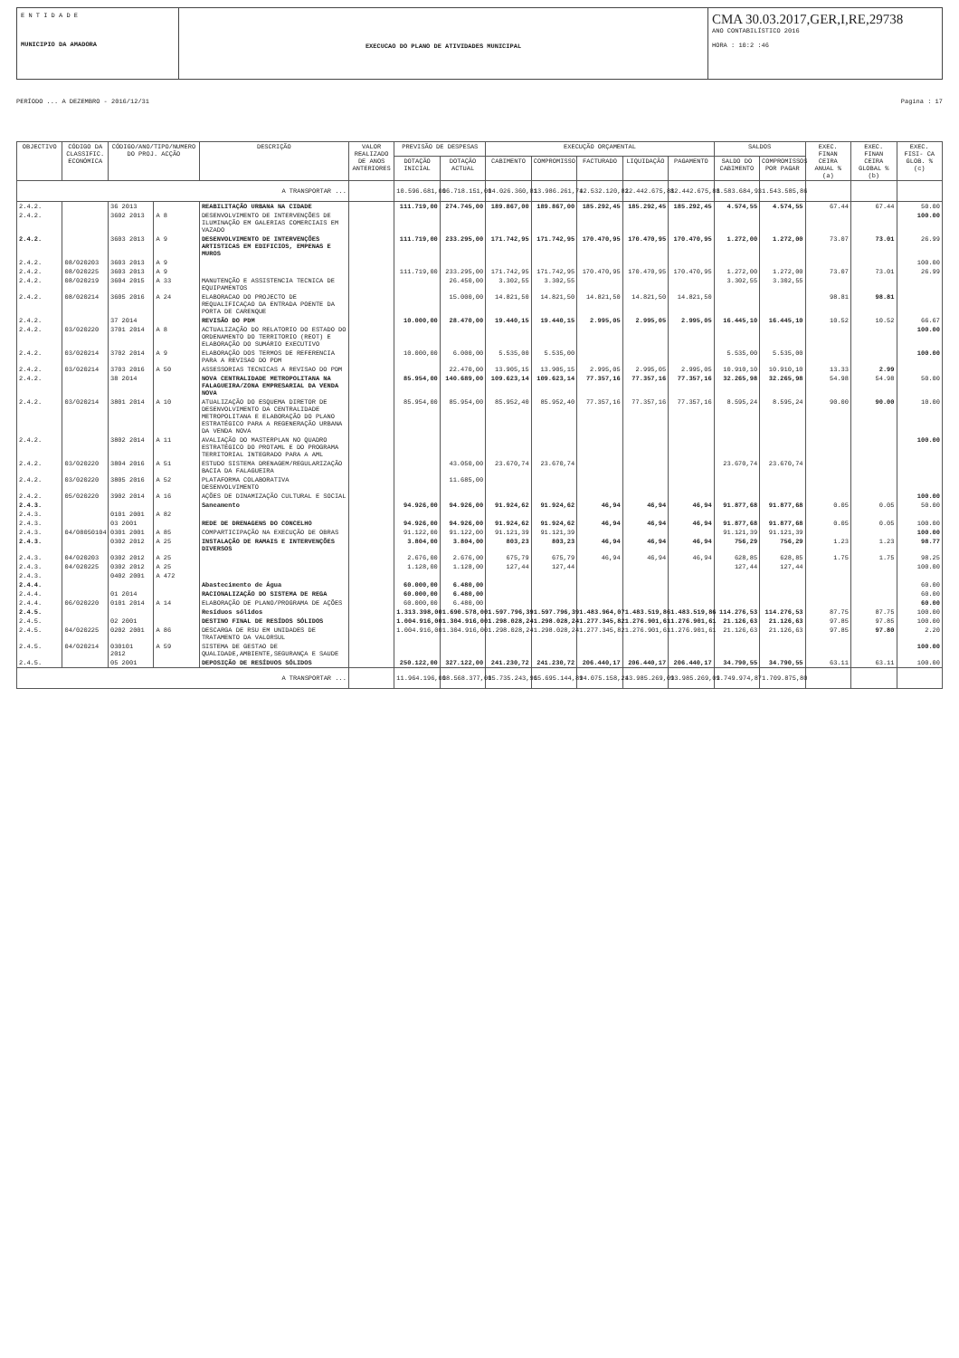E N T I D A D E
MUNICIPIO DA AMADORA
EXECUCAO DO PLANO DE ATIVIDADES MUNICIPAL
CMA 30.03.2017,GER,I,RE,29738
ANO CONTABILÍSTICO 2016
HORA : 10:2 :46
PERÍODO ... A DEZEMBRO - 2016/12/31 Pagina : 17
| OBJECTIVO | CÓDIGO DA CLASSIFIC. ECONÓMICA | CÓDIGO/ANO/TIPO/NUMERO DO PROJ. ACÇÃO | | DESCRIÇÃO | VALOR REALIZADO DE ANOS ANTERIORES | PREVISÃO DE DESPESAS | | EXECUÇÃO ORÇAMENTAL | | | | | SALDOS | | EXEC. FINAN CEIRA ANUAL % (a) | EXEC. FINAN CEIRA GLOBAL % (b) | EXEC. FISI- CA GLOB. % (c) |
| --- | --- | --- | --- | --- | --- | --- | --- | --- | --- | --- | --- | --- | --- | --- | --- | --- | --- |
| | | | | | | DOTAÇÃO INICIAL | DOTAÇÃO ACTUAL | CABIMENTO | COMPROMISSO | FACTURADO | LIQUIDAÇÃO | PAGAMENTO | SALDO DO CABIMENTO | COMPROMISSOS POR PAGAR | | | |
| A TRANSPORTAR ... | | | | | | 10.596.681,00 | 16.718.151,00 | 14.026.360,81 | 13.986.261,74 | 12.532.120,82 | 12.442.675,88 | 12.442.675,88 | 1.583.684,93 | 1.543.585,86 | | | |
| 2.4.2. | | 36 2013 | | REABILITAÇÃO URBANA NA CIDADE | | 111.719,00 | 274.745,00 | 189.867,00 | 189.867,00 | 185.292,45 | 185.292,45 | 185.292,45 | 4.574,55 | 4.574,55 | 67.44 | 67.44 | 50.00 |
| 2.4.2. | | 3602 2013 | A 8 | DESENVOLVIMENTO DE INTERVENÇÕES DE ILUMINAÇÃO EM GALERIAS COMERCIAIS EM VAZADO | | | | | | | | | | | | | 100.00 |
| 2.4.2. | | 3603 2013 | A 9 | DESENVOLVIMENTO DE INTERVENÇÕES ARTISTICAS EM EDIFICIOS, EMPENAS E MUROS | | 111.719,00 | 233.295,00 | 171.742,95 | 171.742,95 | 170.470,95 | 170.470,95 | 170.470,95 | 1.272,00 | 1.272,00 | 73.07 | 73.01 | 26.99 |
| 2.4.2. | 08/020203 | 3603 2013 | A 9 | | | | | | | | | | | | | | 100.00 |
| 2.4.2. | 08/020225 | 3603 2013 | A 9 | | | 111.719,00 | 233.295,00 | 171.742,95 | 171.742,95 | 170.470,95 | 170.470,95 | 170.470,95 | 1.272,00 | 1.272,00 | 73.07 | 73.01 | 26.99 |
| 2.4.2. | 08/020219 | 3604 2015 | A 33 | MANUTENÇÃO E ASSISTENCIA TECNICA DE EQUIPAMENTOS | | | 26.450,00 | 3.302,55 | 3.302,55 | | | | 3.302,55 | 3.302,55 | | | |
| 2.4.2. | 08/020214 | 3605 2016 | A 24 | ELABORACAO DO PROJECTO DE REQUALIFICAÇAO DA ENTRADA POENTE DA PORTA DE CARENQUE | | | 15.000,00 | 14.821,50 | 14.821,50 | 14.821,50 | 14.821,50 | 14.821,50 | | | 98.81 | 98.81 | |
| 2.4.2. | | 37 2014 | | REVISÃO DO PDM | | 10.000,00 | 28.470,00 | 19.440,15 | 19.440,15 | 2.995,05 | 2.995,05 | 2.995,05 | 16.445,10 | 16.445,10 | 10.52 | 10.52 | 66.67 |
| 2.4.2. | 03/020220 | 3701 2014 | A 8 | ACTUALIZAÇÃO DO RELATORIO DO ESTADO DO ORDENAMENTO DO TERRITORIO (REOT) E ELABORAÇÃO DO SUMÁRIO EXECUTIVO | | | | | | | | | | | | | 100.00 |
| 2.4.2. | 03/020214 | 3702 2014 | A 9 | ELABORAÇÃO DOS TERMOS DE REFERENCIA PARA A REVISAO DO PDM | | 10.000,00 | 6.000,00 | 5.535,00 | 5.535,00 | | | | 5.535,00 | 5.535,00 | | | 100.00 |
| 2.4.2. | 03/020214 | 3703 2016 | A 50 | ASSESSORIAS TECNICAS A REVISAO DO PDM | | | 22.470,00 | 13.905,15 | 13.905,15 | 2.995,05 | 2.995,05 | 2.995,05 | 10.910,10 | 10.910,10 | 13.33 | 2.99 | |
| 2.4.2. | | 38 2014 | | NOVA CENTRALIDADE METROPOLITANA NA FALAGUEIRA/ZONA EMPRESARIAL DA VENDA NOVA | | 85.954,00 | 140.689,00 | 109.623,14 | 109.623,14 | 77.357,16 | 77.357,16 | 77.357,16 | 32.265,98 | 32.265,98 | 54.98 | 54.98 | 50.00 |
| 2.4.2. | 03/020214 | 3801 2014 | A 10 | ATUALIZAÇÃO DO ESQUEMA DIRETOR DE DESENVOLVIMENTO DA CENTRALIDADE METROPOLITANA E ELABORAÇÃO DO PLANO ESTRATÉGICO PARA A REGENERAÇÃO URBANA DA VENDA NOVA | | 85.954,00 | 85.954,00 | 85.952,40 | 85.952,40 | 77.357,16 | 77.357,16 | 77.357,16 | 8.595,24 | 8.595,24 | 90.00 | 90.00 | 10.00 |
| 2.4.2. | | 3802 2014 | A 11 | AVALIAÇÃO DO MASTERPLAN NO QUADRO ESTRATÉGICO DO PROTAML E DO PROGRAMA TERRITORIAL INTEGRADO PARA A AML | | | | | | | | | | | | | 100.00 |
| 2.4.2. | 03/020220 | 3804 2016 | A 51 | ESTUDO SISTEMA DRENAGEM/REGULARIZAÇÃO BACIA DA FALAGUEIRA | | | 43.050,00 | 23.670,74 | 23.670,74 | | | | 23.670,74 | 23.670,74 | | | |
| 2.4.2. | 03/020220 | 3805 2016 | A 52 | PLATAFORMA COLABORATIVA DESENVOLVIMENTO | | | 11.685,00 | | | | | | | | | | |
| 2.4.2. | 05/020220 | 3902 2014 | A 16 | AÇÕES DE DINAMIZAÇÃO CULTURAL E SOCIAL | | | | | | | | | | | | | 100.00 |
| 2.4.3. | | | | Saneamento | | 94.926,00 | 94.926,00 | 91.924,62 | 91.924,62 | 46,94 | 46,94 | 46,94 | 91.877,68 | 91.877,68 | 0.05 | 0.05 | 50.00 |
| 2.4.3. | | 0101 2001 | A 82 | | | | | | | | | | | | | | |
| 2.4.3. | | 03 2001 | | REDE DE DRENAGENS DO CONCELHO | | 94.926,00 | 94.926,00 | 91.924,62 | 91.924,62 | 46,94 | 46,94 | 46,94 | 91.877,68 | 91.877,68 | 0.05 | 0.05 | 100.00 |
| 2.4.3. | 04/08050104 | 0301 2001 | A 85 | COMPARTICIPAÇÃO NA EXECUÇÃO DE OBRAS | | 91.122,00 | 91.122,00 | 91.121,39 | 91.121,39 | | | | 91.121,39 | 91.121,39 | | | 100.00 |
| 2.4.3. | | 0302 2012 | A 25 | INSTALAÇÃO DE RAMAIS E INTERVENÇÕES DIVERSOS | | 3.804,00 | 3.804,00 | 803,23 | 803,23 | 46,94 | 46,94 | 46,94 | 756,29 | 756,29 | 1.23 | 1.23 | 98.77 |
| 2.4.3. | 04/020203 | 0302 2012 | A 25 | | | 2.676,00 | 2.676,00 | 675,79 | 675,79 | 46,94 | 46,94 | 46,94 | 628,85 | 628,85 | 1.75 | 1.75 | 98.25 |
| 2.4.3. | 04/020225 | 0302 2012 | A 25 | | | 1.128,00 | 1.128,00 | 127,44 | 127,44 | | | | 127,44 | 127,44 | | | 100.00 |
| 2.4.3. | | 0402 2001 | A 472 | | | | | | | | | | | | | | |
| 2.4.4. | | | | Abastecimento de Água | | 60.000,00 | 6.480,00 | | | | | | | | | | 60.00 |
| 2.4.4. | | 01 2014 | | RACIONALIZAÇÃO DO SISTEMA DE REGA | | 60.000,00 | 6.480,00 | | | | | | | | | | 60.00 |
| 2.4.4. | 06/020220 | 0101 2014 | A 14 | ELABORAÇÃO DE PLANO/PROGRAMA DE AÇÕES | | 60.000,00 | 6.480,00 | | | | | | | | | | 60.00 |
| 2.4.5. | | | | Resíduos sólidos | | 1.313.398,00 | 1.690.578,00 | 1.597.796,39 | 1.597.796,39 | 1.483.964,07 | 1.483.519,86 | 1.483.519,86 | 114.276,53 | 114.276,53 | 87.75 | 87.75 | 100.00 |
| 2.4.5. | | 02 2001 | | DESTINO FINAL DE RESÍDOS SÓLIDOS | | 1.004.916,00 | 1.304.916,00 | 1.298.028,24 | 1.298.028,24 | 1.277.345,82 | 1.276.901,61 | 1.276.901,61 | 21.126,63 | 21.126,63 | 97.85 | 97.85 | 100.00 |
| 2.4.5. | 04/020225 | 0202 2001 | A 86 | DESCARGA DE RSU EM UNIDADES DE TRATAMENTO DA VALORSUL | | 1.004.916,00 | 1.304.916,00 | 1.298.028,24 | 1.298.028,24 | 1.277.345,82 | 1.276.901,61 | 1.276.901,61 | 21.126,63 | 21.126,63 | 97.85 | 97.80 | 2.20 |
| 2.4.5. | 04/020214 | 030101 2012 | A 59 | SISTEMA DE GESTAO DE QUALIDADE,AMBIENTE,SEGURANÇA E SAUDE | | | | | | | | | | | | | 100.00 |
| 2.4.5. | | 05 2001 | | DEPOSIÇÃO DE RESÍDUOS SÓLIDOS | | 250.122,00 | 327.122,00 | 241.230,72 | 241.230,72 | 206.440,17 | 206.440,17 | 206.440,17 | 34.790,55 | 34.790,55 | 63.11 | 63.11 | 100.00 |
| A TRANSPORTAR ... | | | | | | 11.964.196,00 | 18.568.377,00 | 15.735.243,96 | 15.695.144,89 | 14.075.158,24 | 13.985.269,09 | 13.985.269,09 | 1.749.974,87 | 1.709.875,80 | | | |